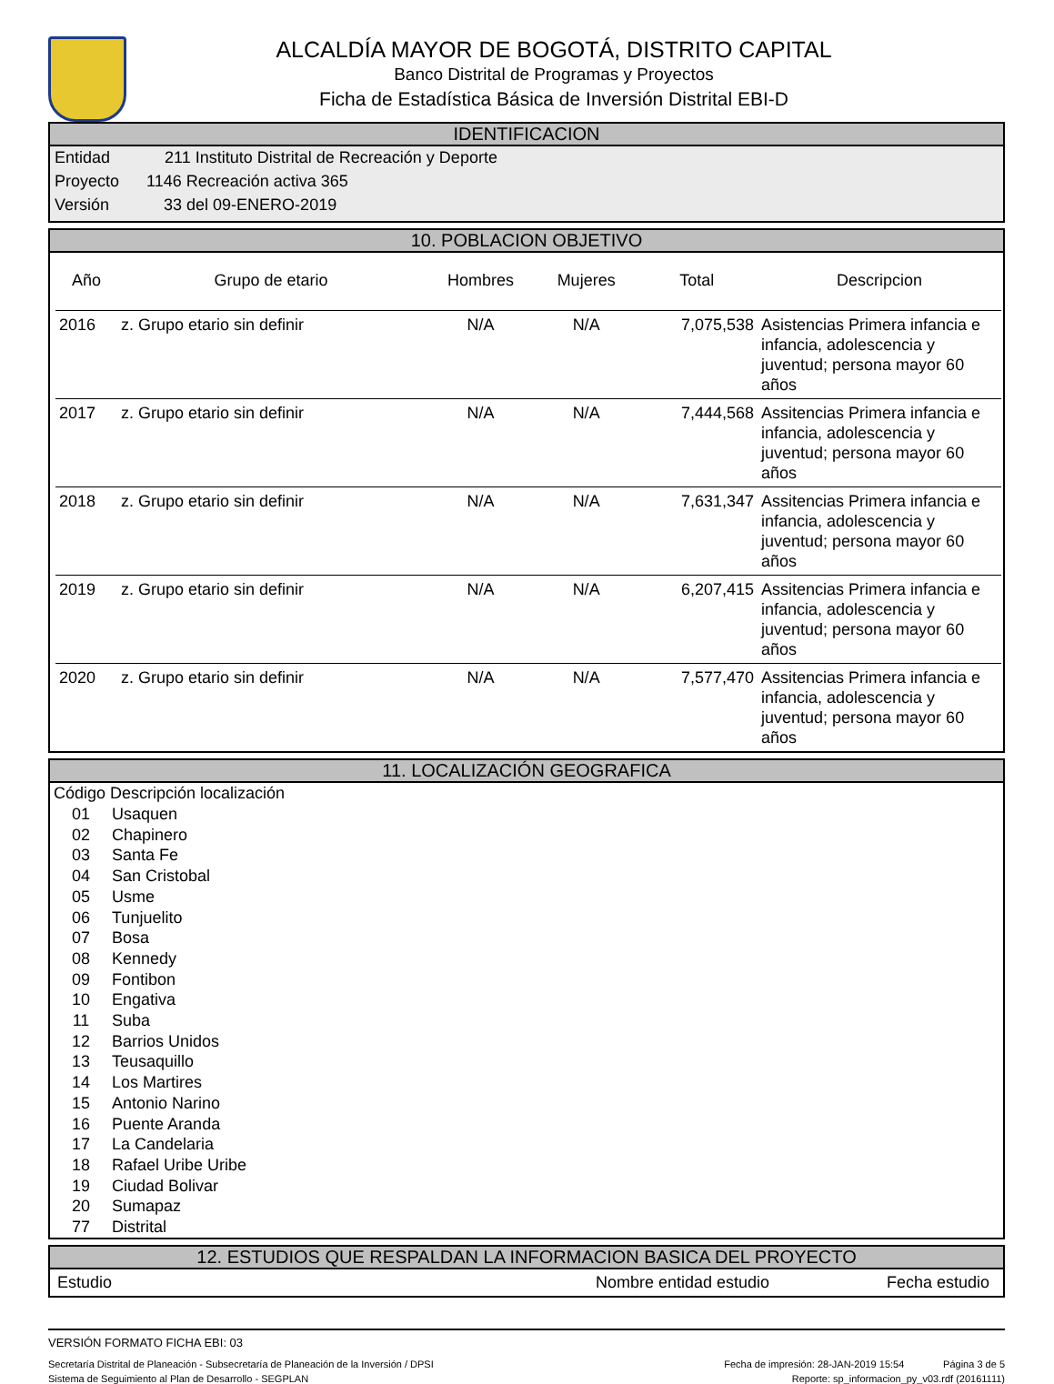ALCALDÍA MAYOR DE BOGOTÁ, DISTRITO CAPITAL
Banco Distrital de Programas y Proyectos
Ficha de Estadística Básica de Inversión Distrital EBI-D
IDENTIFICACION
Entidad 211 Instituto Distrital de Recreación y Deporte
Proyecto 1146 Recreación activa 365
Versión 33 del 09-ENERO-2019
10. POBLACION OBJETIVO
| Año | Grupo de etario | Hombres | Mujeres | Total | Descripcion |
| --- | --- | --- | --- | --- | --- |
| 2016 | z. Grupo etario sin definir | N/A | N/A | 7,075,538 | Asistencias Primera infancia e infancia, adolescencia y juventud; persona mayor 60 años |
| 2017 | z. Grupo etario sin definir | N/A | N/A | 7,444,568 | Assitencias Primera infancia e infancia, adolescencia y juventud; persona mayor 60 años |
| 2018 | z. Grupo etario sin definir | N/A | N/A | 7,631,347 | Assitencias Primera infancia e infancia, adolescencia y juventud; persona mayor 60 años |
| 2019 | z. Grupo etario sin definir | N/A | N/A | 6,207,415 | Assitencias Primera infancia e infancia, adolescencia y juventud; persona mayor 60 años |
| 2020 | z. Grupo etario sin definir | N/A | N/A | 7,577,470 | Assitencias Primera infancia e infancia, adolescencia y juventud; persona mayor 60 años |
11. LOCALIZACIÓN GEOGRAFICA
| Código | Descripción localización |
| --- | --- |
| 01 | Usaquen |
| 02 | Chapinero |
| 03 | Santa Fe |
| 04 | San Cristobal |
| 05 | Usme |
| 06 | Tunjuelito |
| 07 | Bosa |
| 08 | Kennedy |
| 09 | Fontibon |
| 10 | Engativa |
| 11 | Suba |
| 12 | Barrios Unidos |
| 13 | Teusaquillo |
| 14 | Los Martires |
| 15 | Antonio Narino |
| 16 | Puente Aranda |
| 17 | La Candelaria |
| 18 | Rafael Uribe Uribe |
| 19 | Ciudad Bolivar |
| 20 | Sumapaz |
| 77 | Distrital |
12. ESTUDIOS QUE RESPALDAN LA INFORMACION BASICA DEL PROYECTO
Estudio Nombre entidad estudio Fecha estudio
VERSIÓN FORMATO FICHA EBI: 03
Secretaría Distrital de Planeación - Subsecretaría de Planeación de la Inversión / DPSI Fecha de impresión: 28-JAN-2019 15:54 Página 3 de 5
Sistema de Seguimiento al Plan de Desarrollo - SEGPLAN Reporte: sp_informacion_py_v03.rdf (20161111)